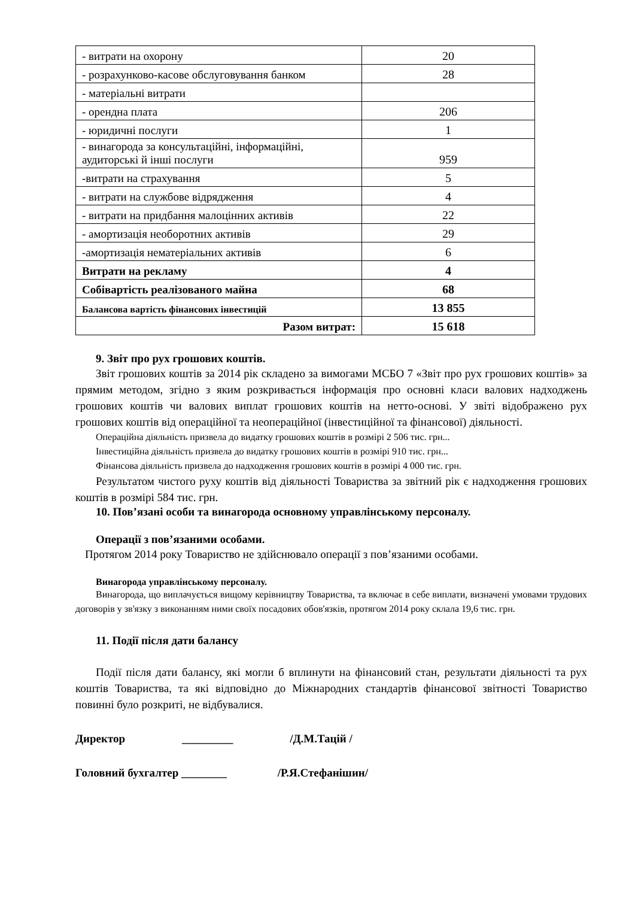| - витрати на охорону | 20 |
| - розрахунково-касове обслуговування банком | 28 |
| - матеріальні витрати | |
| - орендна плата | 206 |
| - юридичні послуги | 1 |
| - винагорода за консультаційні, інформаційні, аудиторські й інші послуги | 959 |
| -витрати на страхування | 5 |
| - витрати на службове відрядження | 4 |
| - витрати на придбання малоцінних активів | 22 |
| - амортизація необоротних активів | 29 |
| -амортизація нематеріальних активів | 6 |
| Витрати на рекламу | 4 |
| Собівартість реалізованого майна | 68 |
| Балансова вартість фінансових інвестицій | 13 855 |
| Разом витрат: | 15 618 |
9. Звіт про рух грошових коштів.
Звіт грошових коштів за 2014 рік складено за вимогами МСБО 7 «Звіт про рух грошових коштів» за прямим методом, згідно з яким розкривається інформація про основні класи валових надходжень грошових коштів чи валових виплат грошових коштів на нетто-основі. У звіті відображено рух грошових коштів від операційної та неопераційної (інвестиційної та фінансової) діяльності.
Операційна діяльність призвела до видатку грошових коштів в розмірі 2 506 тис. грн...
Інвестиційна діяльність призвела до видатку грошових коштів в розмірі 910 тис. грн...
Фінансова діяльність призвела до надходження грошових коштів в розмірі 4 000 тис. грн.
Результатом чистого руху коштів від діяльності Товариства за звітний рік є надходження грошових коштів в розмірі 584 тис. грн.
10. Пов’язані особи та винагорода основному управлінському персоналу.
Операції з пов’язаними особами.
Протягом 2014 року Товариство не здійснювало операції з пов’язаними особами.
Винагорода управлінському персоналу.
Винагорода, що виплачується вищому керівництву Товариства, та включає в себе виплати, визначені умовами трудових договорів у зв'язку з виконанням ними своїх посадових обов'язків, протягом 2014 року склала 19,6 тис. грн.
11. Події після дати балансу
Події після дати балансу, які могли б вплинути на фінансовий стан, результати діяльності та рух коштів Товариства, та які відповідно до Міжнародних стандартів фінансової звітності Товариство повинні було розкриті, не відбувалися.
Директор _________ /Д.М.Тацій /
Головний бухгалтер ________ /Р.Я.Стефанішин/